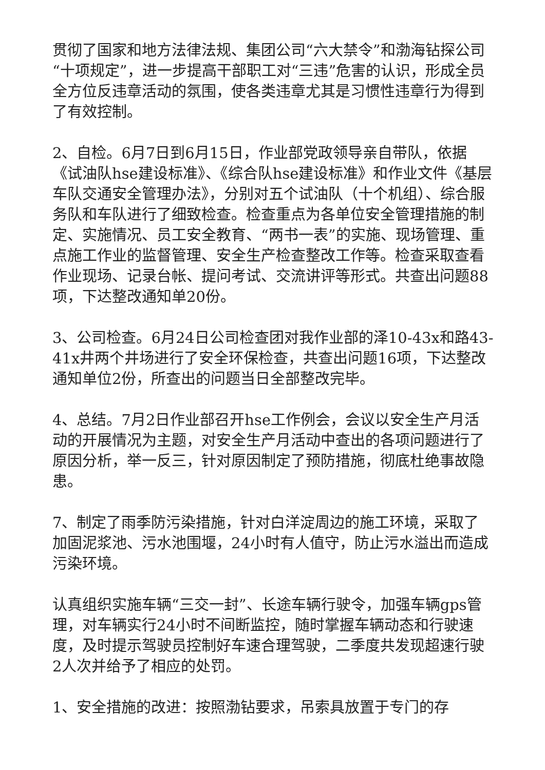贯彻了国家和地方法律法规、集团公司“六大禁令”和渤海钻探公司“十项规定”，进一步提高干部职工对“三违”危害的认识，形成全员全方位反违章活动的氛围，使各类违章尤其是习惯性违章行为得到了有效控制。
2、自检。6月7日到6月15日，作业部党政领导亲自带队，依据《试油队hse建设标准》、《综合队hse建设标准》和作业文件《基层车队交通安全管理办法》，分别对五个试油队（十个机组）、综合服务队和车队进行了细致检查。检查重点为各单位安全管理措施的制定、实施情况、员工安全教育、“两书一表”的实施、现场管理、重点施工作业的监督管理、安全生产检查整改工作等。检查采取查看作业现场、记录台帐、提问考试、交流讲评等形式。共查出问题88项，下达整改通知单20份。
3、公司检查。6月24日公司检查团对我作业部的泽10-43x和路43-41x井两个井场进行了安全环保检查，共查出问题16项，下达整改通知单位2份，所查出的问题当日全部整改完毕。
4、总结。7月2日作业部召开hse工作例会，会议以安全生产月活动的开展情况为主题，对安全生产月活动中查出的各项问题进行了原因分析，举一反三，针对原因制定了预防措施，彻底杜绝事故隐患。
7、制定了雨季防污染措施，针对白洋淀周边的施工环境，采取了加固泥浆池、污水池围堰，24小时有人值守，防止污水溢出而造成污染环境。
认真组织实施车辆“三交一封”、长途车辆行驶令，加强车辆gps管理，对车辆实行24小时不间断监控，随时掌握车辆动态和行驶速度，及时提示驾驶员控制好车速合理驾驶，二季度共发现超速行驶2人次并给予了相应的处罚。
1、安全措施的改进：按照渤钻要求，吊索具放置于专门的存